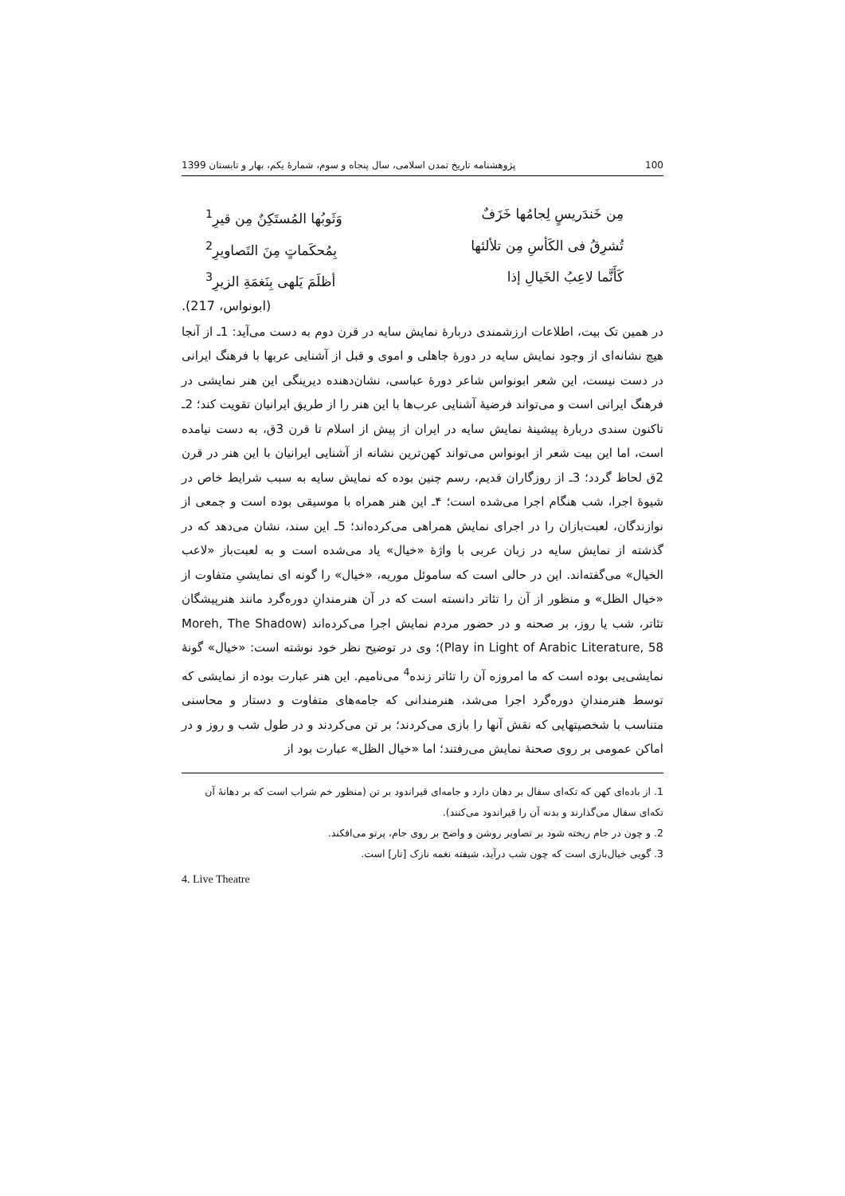100 پژوهشنامه تاریخ تمدن اسلامی، سال پنجاه و سوم، شمارهٔ یکم، بهار و تابستان 1399
مِن خَندَریسٍ لِجامُها خَزَفٌ وَثَوبُها المُستَکِنٌ مِن قیرِ<sup>1</sup>
تُشرِقُ فی الکَأسِ مِن تلألئها بِمُحکَماتٍ مِنَ التَصاویرِ<sup>2</sup>
کَأَنَّما لاعِبُ الخَیالِ إذا أظلَمَ یَلهی بِنَغمَةِ الزیرِ<sup>3</sup>
(ابونواس، 217).
در همین تک بیت، اطلاعات ارزشمندی دربارهٔ نمایش سایه در قرن دوم به دست می‌آید: 1ـ از آنجا هیچ نشانه‌ای از وجود نمایش سایه در دورهٔ جاهلی و اموی و قبل از آشنایی عربها با فرهنگ ایرانی در دست نیست، این شعر ابونواس شاعر دورهٔ عباسی، نشان‌دهنده دیرینگی این هنر نمایشی در فرهنگ ایرانی است و می‌تواند فرضیهٔ آشنایی عرب‌ها با این هنر را از طریق ایرانیان تقویت کند؛ 2ـ تاکنون سندی دربارهٔ پیشینهٔ نمایش سایه در ایران از پیش از اسلام تا قرن 3ق، به دست نیامده است، اما این بیت شعر از ابونواس می‌تواند کهن‌ترین نشانه از آشنایی ایرانیان با این هنر در قرن 2ق لحاظ گردد؛ 3ـ از روزگاران قدیم، رسم چنین بوده که نمایش سایه به سبب شرایط خاص در شیوهٔ اجرا، شب هنگام اجرا می‌شده است؛ ۴ـ این هنر همراه با موسیقی بوده است و جمعی از نوازندگان، لعبت‌بازان را در اجرای نمایش همراهی می‌کرده‌اند؛ 5ـ این سند، نشان می‌دهد که در گذشته از نمایش سایه در زبان عربی با واژهٔ «خیال» یاد می‌شده است و به لعبت‌باز «لاعب الخیال» می‌گفته‌اند. این در حالی است که ساموئل موریه، «خیال» را گونه ای نمایشیِ متفاوت از «خیال الظل» و منظور از آن را تئاتر دانسته است که در آن هنرمندانِ دوره‌گرد مانند هنرپیشگان تئاتر، شب یا روز، بر صحنه و در حضور مردم نمایش اجرا می‌کرده‌اند (Moreh, The Shadow Play in Light of Arabic Literature, 58)؛ وی در توضیح نظر خود نوشته است: «خیال» گونهٔ نمایشی‌یی بوده است که ما امروزه آن را تئاتر زنده<sup>4</sup> می‌نامیم. این هنر عبارت بوده از نمایشی که توسط هنرمندانِ دوره‌گرد اجرا می‌شد، هنرمندانی که جامه‌های متفاوت و دستار و محاسنی متناسب با شخصیتهایی که نقش آنها را بازی می‌کردند؛ بر تن می‌کردند و در طول شب و روز و در اماکن عمومی بر روی صحنهٔ نمایش می‌رفتند؛ اما «خیال الظل» عبارت بود از
1. از باده‌ای کهن که تکه‌ای سفال بر دهان دارد و جامه‌ای قیراندود بر تن (منظور خم شراب است که بر دهانهٔ آن تکه‌ای سفال می‌گذارند و بدنه آن را قیراندود می‌کنند).
2. و چون در جام ریخته شود بر تصاویر روشن و واضح بر روی جام، پرتو می‌افکند.
3. گویی خیال‌بازی است که چون شب درآید، شیفته نغمه نازک [تار] است.
4. Live Theatre